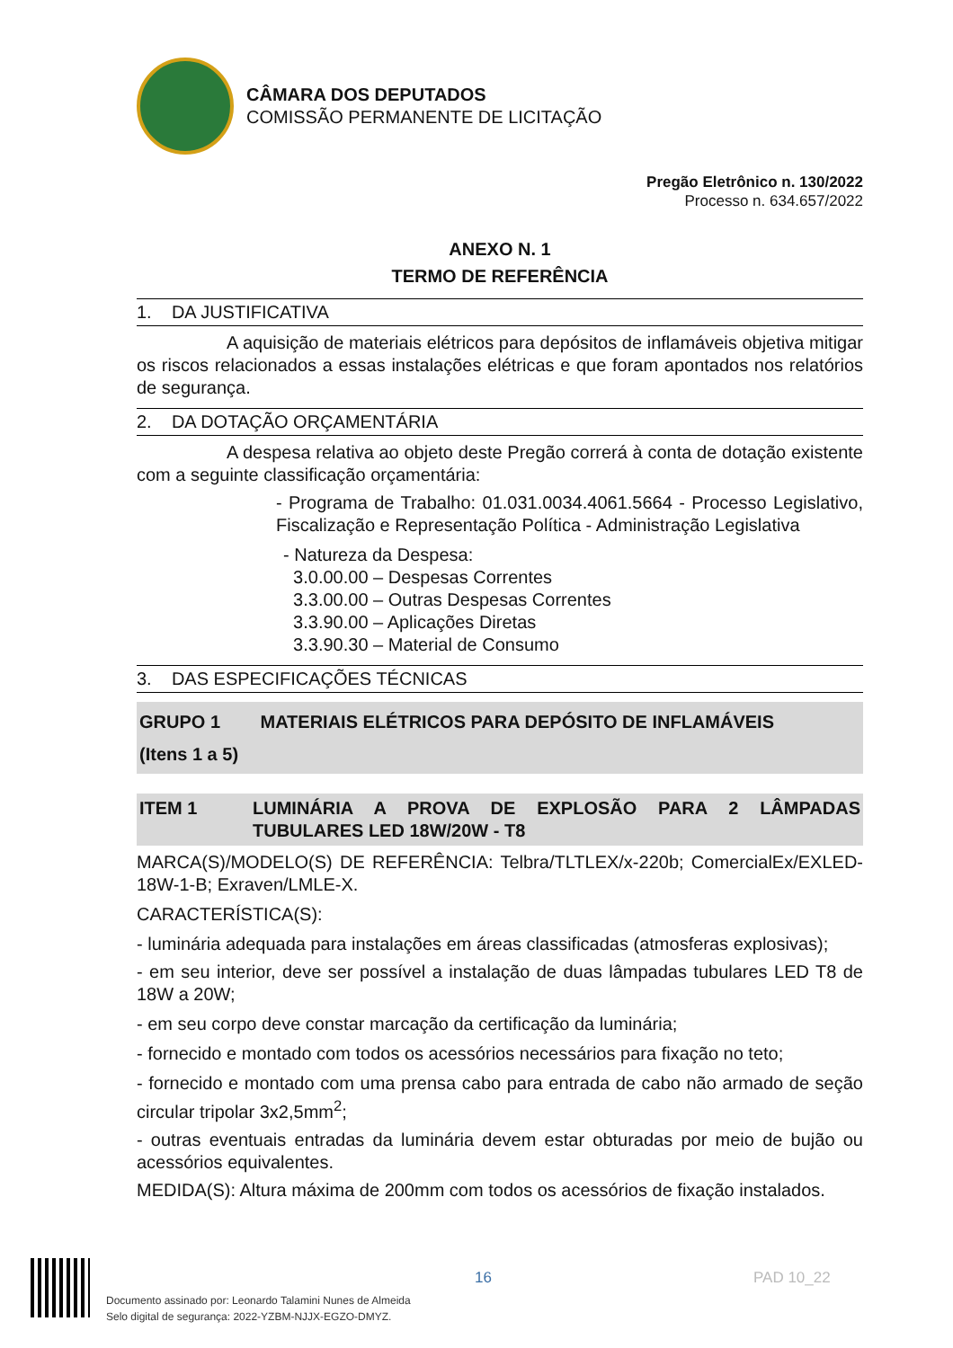CÂMARA DOS DEPUTADOS
COMISSÃO PERMANENTE DE LICITAÇÃO
Pregão Eletrônico n. 130/2022
Processo n. 634.657/2022
ANEXO N. 1
TERMO DE REFERÊNCIA
1. DA JUSTIFICATIVA
A aquisição de materiais elétricos para depósitos de inflamáveis objetiva mitigar os riscos relacionados a essas instalações elétricas e que foram apontados nos relatórios de segurança.
2. DA DOTAÇÃO ORÇAMENTÁRIA
A despesa relativa ao objeto deste Pregão correrá à conta de dotação existente com a seguinte classificação orçamentária:
- Programa de Trabalho: 01.031.0034.4061.5664 - Processo Legislativo, Fiscalização e Representação Política - Administração Legislativa
- Natureza da Despesa:
3.0.00.00 – Despesas Correntes
3.3.00.00 – Outras Despesas Correntes
3.3.90.00 – Aplicações Diretas
3.3.90.30 – Material de Consumo
3. DAS ESPECIFICAÇÕES TÉCNICAS
GRUPO 1 MATERIAIS ELÉTRICOS PARA DEPÓSITO DE INFLAMÁVEIS
(Itens 1 a 5)
ITEM 1 LUMINÁRIA A PROVA DE EXPLOSÃO PARA 2 LÂMPADAS TUBULARES LED 18W/20W - T8
MARCA(S)/MODELO(S) DE REFERÊNCIA: Telbra/TLTLEX/x-220b; ComercialEx/EXLED-18W-1-B; Exraven/LMLE-X.
CARACTERÍSTICA(S):
- luminária adequada para instalações em áreas classificadas (atmosferas explosivas);
- em seu interior, deve ser possível a instalação de duas lâmpadas tubulares LED T8 de 18W a 20W;
- em seu corpo deve constar marcação da certificação da luminária;
- fornecido e montado com todos os acessórios necessários para fixação no teto;
- fornecido e montado com uma prensa cabo para entrada de cabo não armado de seção circular tripolar 3x2,5mm<sup>2</sup>;
- outras eventuais entradas da luminária devem estar obturadas por meio de bujão ou acessórios equivalentes.
MEDIDA(S): Altura máxima de 200mm com todos os acessórios de fixação instalados.
Documento assinado por: Leonardo Talamini Nunes de Almeida
Selo digital de segurança: 2022-YZBM-NJJX-EGZO-DMYZ.
16 PAD 10_22